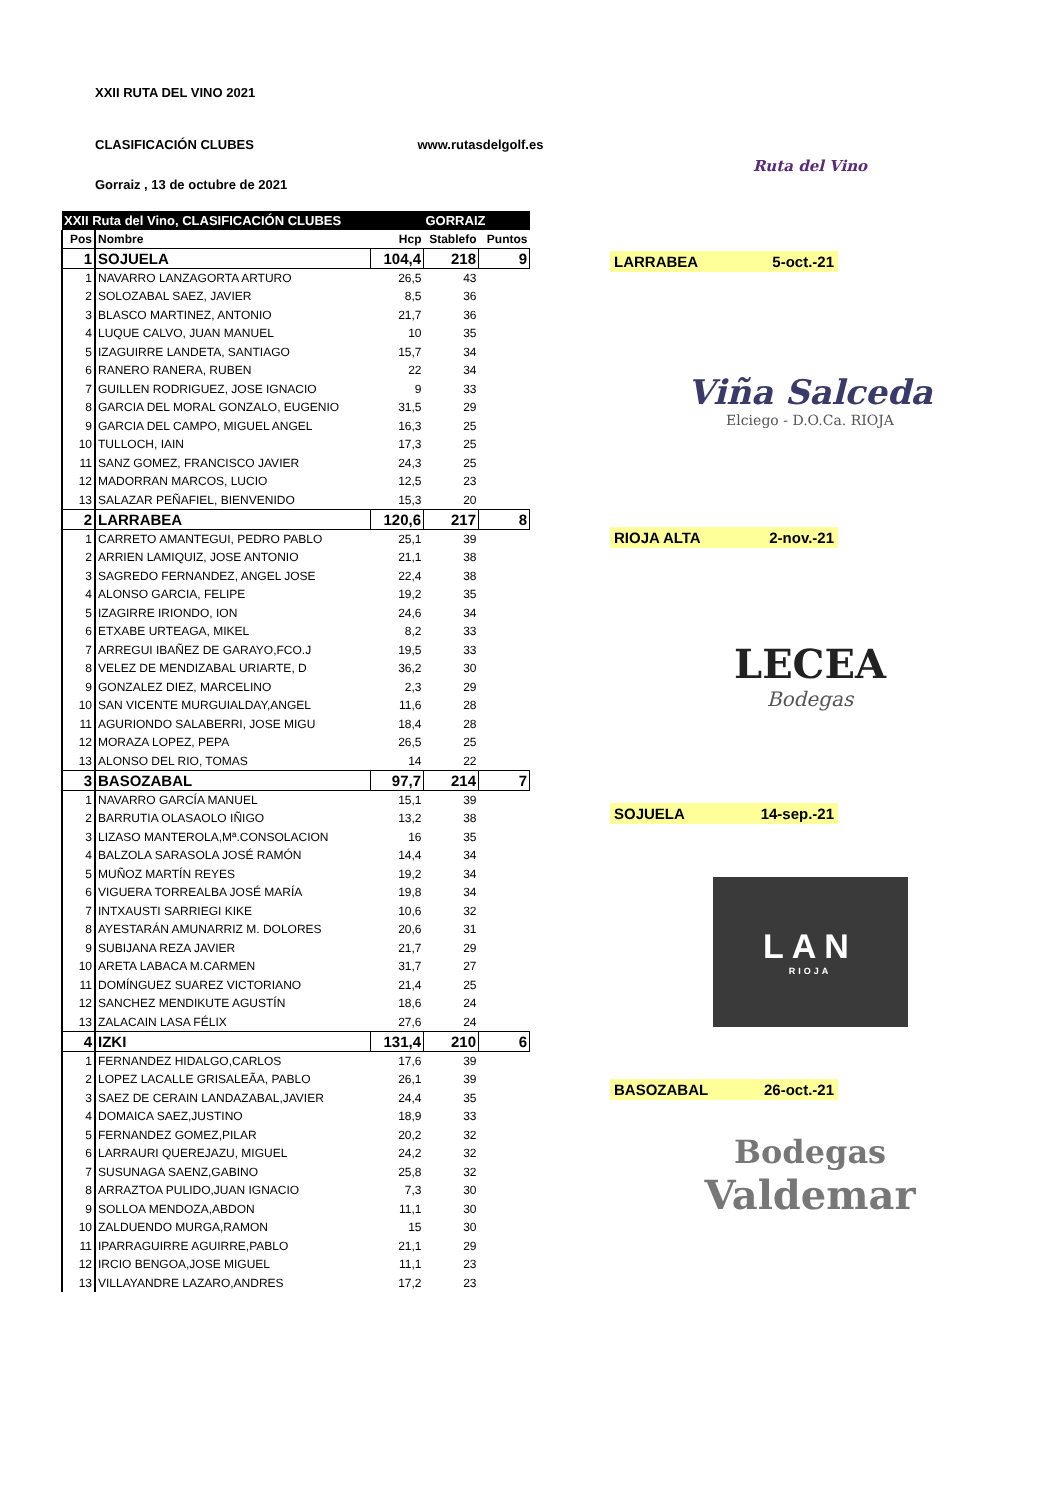XXII RUTA DEL VINO 2021
CLASIFICACIÓN CLUBES www.rutasdelgolf.es
Gorraiz , 13 de octubre de 2021
| XXII Ruta del Vino, CLASIFICACIÓN CLUBES | | | GORRAIZ | |
| Pos | Nombre | Hcp | Stablefo | Puntos |
| 1 | SOJUELA | 104,4 | 218 | 9 |
| 1 | NAVARRO LANZAGORTA ARTURO | 26,5 | 43 | |
| 2 | SOLOZABAL SAEZ, JAVIER | 8,5 | 36 | |
| 3 | BLASCO MARTINEZ, ANTONIO | 21,7 | 36 | |
| 4 | LUQUE CALVO, JUAN MANUEL | 10 | 35 | |
| 5 | IZAGUIRRE LANDETA, SANTIAGO | 15,7 | 34 | |
| 6 | RANERO RANERA, RUBEN | 22 | 34 | |
| 7 | GUILLEN RODRIGUEZ, JOSE IGNACIO | 9 | 33 | |
| 8 | GARCIA DEL MORAL GONZALO, EUGENIO | 31,5 | 29 | |
| 9 | GARCIA DEL CAMPO, MIGUEL ANGEL | 16,3 | 25 | |
| 10 | TULLOCH, IAIN | 17,3 | 25 | |
| 11 | SANZ GOMEZ, FRANCISCO JAVIER | 24,3 | 25 | |
| 12 | MADORRAN MARCOS, LUCIO | 12,5 | 23 | |
| 13 | SALAZAR PEÑAFIEL, BIENVENIDO | 15,3 | 20 | |
| 2 | LARRABEA | 120,6 | 217 | 8 |
| 1 | CARRETO AMANTEGUI, PEDRO PABLO | 25,1 | 39 | |
| 2 | ARRIEN LAMIQUIZ, JOSE ANTONIO | 21,1 | 38 | |
| 3 | SAGREDO FERNANDEZ, ANGEL JOSE | 22,4 | 38 | |
| 4 | ALONSO GARCIA, FELIPE | 19,2 | 35 | |
| 5 | IZAGIRRE IRIONDO, ION | 24,6 | 34 | |
| 6 | ETXABE URTEAGA, MIKEL | 8,2 | 33 | |
| 7 | ARREGUI IBAÑEZ DE GARAYO,FCO.J | 19,5 | 33 | |
| 8 | VELEZ DE MENDIZABAL URIARTE, D | 36,2 | 30 | |
| 9 | GONZALEZ DIEZ, MARCELINO | 2,3 | 29 | |
| 10 | SAN VICENTE MURGUIALDAY,ANGEL | 11,6 | 28 | |
| 11 | AGURIONDO SALABERRI, JOSE MIGU | 18,4 | 28 | |
| 12 | MORAZA LOPEZ, PEPA | 26,5 | 25 | |
| 13 | ALONSO DEL RIO, TOMAS | 14 | 22 | |
| 3 | BASOZABAL | 97,7 | 214 | 7 |
| 1 | NAVARRO GARCÍA MANUEL | 15,1 | 39 | |
| 2 | BARRUTIA OLASAOLO IÑIGO | 13,2 | 38 | |
| 3 | LIZASO MANTEROLA,Mª.CONSOLACION | 16 | 35 | |
| 4 | BALZOLA SARASOLA JOSÉ RAMÓN | 14,4 | 34 | |
| 5 | MUÑOZ MARTÍN REYES | 19,2 | 34 | |
| 6 | VIGUERA TORREALBA JOSÉ MARÍA | 19,8 | 34 | |
| 7 | INTXAUSTI SARRIEGI KIKE | 10,6 | 32 | |
| 8 | AYESTARÁN AMUNARRIZ M. DOLORES | 20,6 | 31 | |
| 9 | SUBIJANA REZA JAVIER | 21,7 | 29 | |
| 10 | ARETA LABACA M.CARMEN | 31,7 | 27 | |
| 11 | DOMÍNGUEZ SUAREZ VICTORIANO | 21,4 | 25 | |
| 12 | SANCHEZ MENDIKUTE AGUSTÍN | 18,6 | 24 | |
| 13 | ZALACAIN LASA FÉLIX | 27,6 | 24 | |
| 4 | IZKI | 131,4 | 210 | 6 |
| 1 | FERNANDEZ HIDALGO,CARLOS | 17,6 | 39 | |
| 2 | LOPEZ LACALLE GRISALEÃA, PABLO | 26,1 | 39 | |
| 3 | SAEZ DE CERAIN LANDAZABAL,JAVIER | 24,4 | 35 | |
| 4 | DOMAICA SAEZ,JUSTINO | 18,9 | 33 | |
| 5 | FERNANDEZ GOMEZ,PILAR | 20,2 | 32 | |
| 6 | LARRAURI QUEREJAZU, MIGUEL | 24,2 | 32 | |
| 7 | SUSUNAGA SAENZ,GABINO | 25,8 | 32 | |
| 8 | ARRAZTOA PULIDO,JUAN IGNACIO | 7,3 | 30 | |
| 9 | SOLLOA MENDOZA,ABDON | 11,1 | 30 | |
| 10 | ZALDUENDO MURGA,RAMON | 15 | 30 | |
| 11 | IPARRAGUIRRE AGUIRRE,PABLO | 21,1 | 29 | |
| 12 | IRCIO BENGOA,JOSE MIGUEL | 11,1 | 23 | |
| 13 | VILLAYANDRE LAZARO,ANDRES | 17,2 | 23 | |
Ruta del Vino
LARRABEA 5-oct.-21
Viña Salceda
Elciego - D.O.Ca. RIOJA
RIOJA ALTA 2-nov.-21
LECEA
Bodegas
SOJUELA 14-sep.-21
LAN
RIOJA
BASOZABAL 26-oct.-21
Bodegas
Valdemar